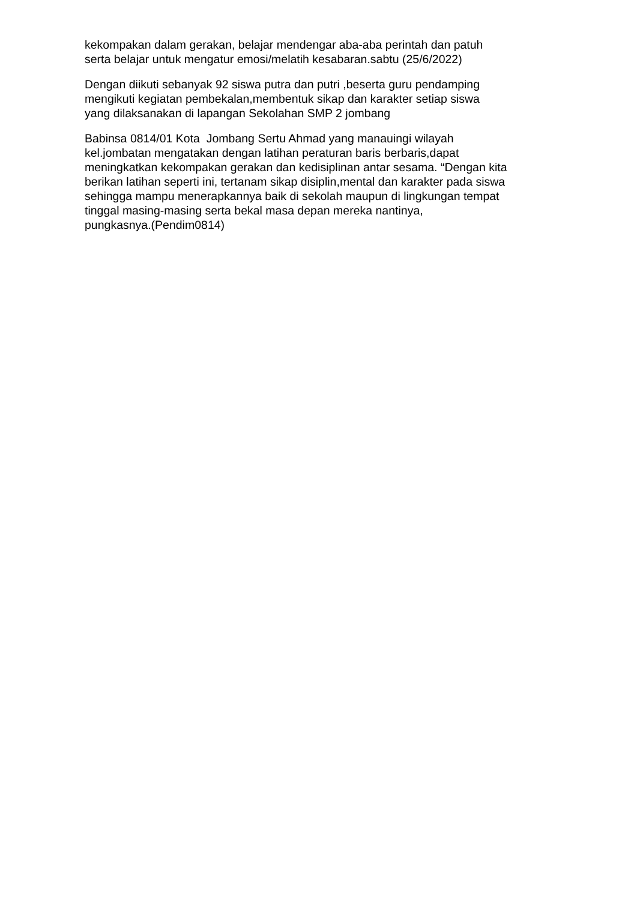kekompakan dalam gerakan, belajar mendengar aba-aba perintah dan patuh
serta belajar untuk mengatur emosi/melatih kesabaran.sabtu (25/6/2022)
Dengan diikuti sebanyak 92 siswa putra dan putri ,beserta guru pendamping
mengikuti kegiatan pembekalan,membentuk sikap dan karakter setiap siswa
yang dilaksanakan di lapangan Sekolahan SMP 2 jombang
Babinsa 0814/01 Kota Jombang Sertu Ahmad yang manauingi wilayah
kel.jombatan mengatakan dengan latihan peraturan baris berbaris,dapat
meningkatkan kekompakan gerakan dan kedisiplinan antar sesama. “Dengan kita
berikan latihan seperti ini, tertanam sikap disiplin,mental dan karakter pada siswa
sehingga mampu menerapkannya baik di sekolah maupun di lingkungan tempat
tinggal masing-masing serta bekal masa depan mereka nantinya,
pungkasnya.(Pendim0814)